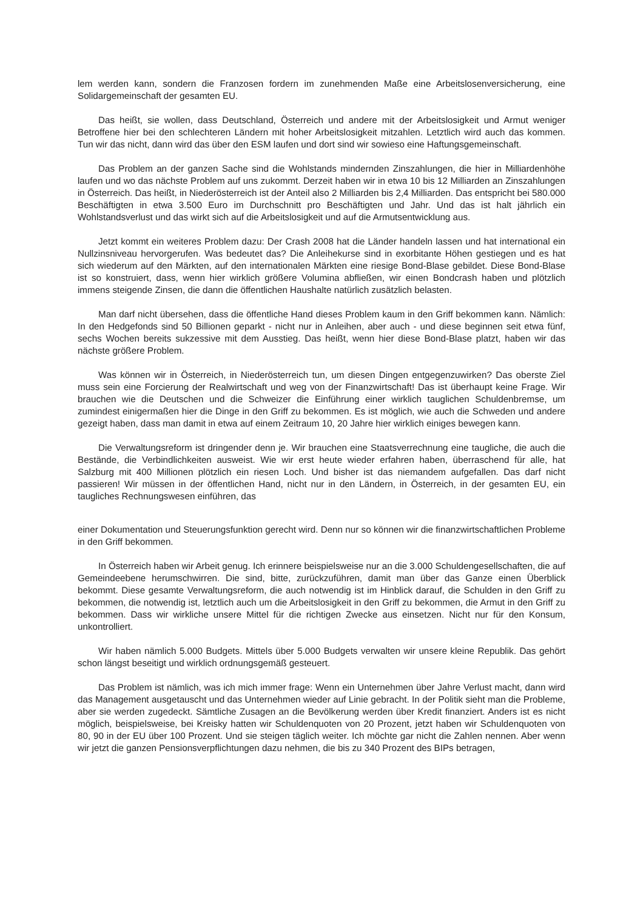lem werden kann, sondern die Franzosen fordern im zunehmenden Maße eine Arbeitslosenversicherung, eine Solidargemeinschaft der gesamten EU.
Das heißt, sie wollen, dass Deutschland, Österreich und andere mit der Arbeitslosigkeit und Armut weniger Betroffene hier bei den schlechteren Ländern mit hoher Arbeitslosigkeit mitzahlen. Letztlich wird auch das kommen. Tun wir das nicht, dann wird das über den ESM laufen und dort sind wir sowieso eine Haftungsgemeinschaft.
Das Problem an der ganzen Sache sind die Wohlstands mindernden Zinszahlungen, die hier in Milliardenhöhe laufen und wo das nächste Problem auf uns zukommt. Derzeit haben wir in etwa 10 bis 12 Milliarden an Zinszahlungen in Österreich. Das heißt, in Niederösterreich ist der Anteil also 2 Milliarden bis 2,4 Milliarden. Das entspricht bei 580.000 Beschäftigten in etwa 3.500 Euro im Durchschnitt pro Beschäftigten und Jahr. Und das ist halt jährlich ein Wohlstandsverlust und das wirkt sich auf die Arbeitslosigkeit und auf die Armutsentwicklung aus.
Jetzt kommt ein weiteres Problem dazu: Der Crash 2008 hat die Länder handeln lassen und hat international ein Nullzinsniveau hervorgerufen. Was bedeutet das? Die Anleihekurse sind in exorbitante Höhen gestiegen und es hat sich wiederum auf den Märkten, auf den internationalen Märkten eine riesige Bond-Blase gebildet. Diese Bond-Blase ist so konstruiert, dass, wenn hier wirklich größere Volumina abfließen, wir einen Bondcrash haben und plötzlich immens steigende Zinsen, die dann die öffentlichen Haushalte natürlich zusätzlich belasten.
Man darf nicht übersehen, dass die öffentliche Hand dieses Problem kaum in den Griff bekommen kann. Nämlich: In den Hedgefonds sind 50 Billionen geparkt - nicht nur in Anleihen, aber auch - und diese beginnen seit etwa fünf, sechs Wochen bereits sukzessive mit dem Ausstieg. Das heißt, wenn hier diese Bond-Blase platzt, haben wir das nächste größere Problem.
Was können wir in Österreich, in Niederösterreich tun, um diesen Dingen entgegenzuwirken? Das oberste Ziel muss sein eine Forcierung der Realwirtschaft und weg von der Finanzwirtschaft! Das ist überhaupt keine Frage. Wir brauchen wie die Deutschen und die Schweizer die Einführung einer wirklich tauglichen Schuldenbremse, um zumindest einigermaßen hier die Dinge in den Griff zu bekommen. Es ist möglich, wie auch die Schweden und andere gezeigt haben, dass man damit in etwa auf einem Zeitraum 10, 20 Jahre hier wirklich einiges bewegen kann.
Die Verwaltungsreform ist dringender denn je. Wir brauchen eine Staatsverrechnung eine taugliche, die auch die Bestände, die Verbindlichkeiten ausweist. Wie wir erst heute wieder erfahren haben, überraschend für alle, hat Salzburg mit 400 Millionen plötzlich ein riesen Loch. Und bisher ist das niemandem aufgefallen. Das darf nicht passieren! Wir müssen in der öffentlichen Hand, nicht nur in den Ländern, in Österreich, in der gesamten EU, ein taugliches Rechnungswesen einführen, das
einer Dokumentation und Steuerungsfunktion gerecht wird. Denn nur so können wir die finanzwirtschaftlichen Probleme in den Griff bekommen.
In Österreich haben wir Arbeit genug. Ich erinnere beispielsweise nur an die 3.000 Schuldengesellschaften, die auf Gemeindeebene herumschwirren. Die sind, bitte, zurückzuführen, damit man über das Ganze einen Überblick bekommt. Diese gesamte Verwaltungsreform, die auch notwendig ist im Hinblick darauf, die Schulden in den Griff zu bekommen, die notwendig ist, letztlich auch um die Arbeitslosigkeit in den Griff zu bekommen, die Armut in den Griff zu bekommen. Dass wir wirkliche unsere Mittel für die richtigen Zwecke aus einsetzen. Nicht nur für den Konsum, unkontrolliert.
Wir haben nämlich 5.000 Budgets. Mittels über 5.000 Budgets verwalten wir unsere kleine Republik. Das gehört schon längst beseitigt und wirklich ordnungsgemäß gesteuert.
Das Problem ist nämlich, was ich mich immer frage: Wenn ein Unternehmen über Jahre Verlust macht, dann wird das Management ausgetauscht und das Unternehmen wieder auf Linie gebracht. In der Politik sieht man die Probleme, aber sie werden zugedeckt. Sämtliche Zusagen an die Bevölkerung werden über Kredit finanziert. Anders ist es nicht möglich, beispielsweise, bei Kreisky hatten wir Schuldenquoten von 20 Prozent, jetzt haben wir Schuldenquoten von 80, 90 in der EU über 100 Prozent. Und sie steigen täglich weiter. Ich möchte gar nicht die Zahlen nennen. Aber wenn wir jetzt die ganzen Pensionsverpflichtungen dazu nehmen, die bis zu 340 Prozent des BIPs betragen,